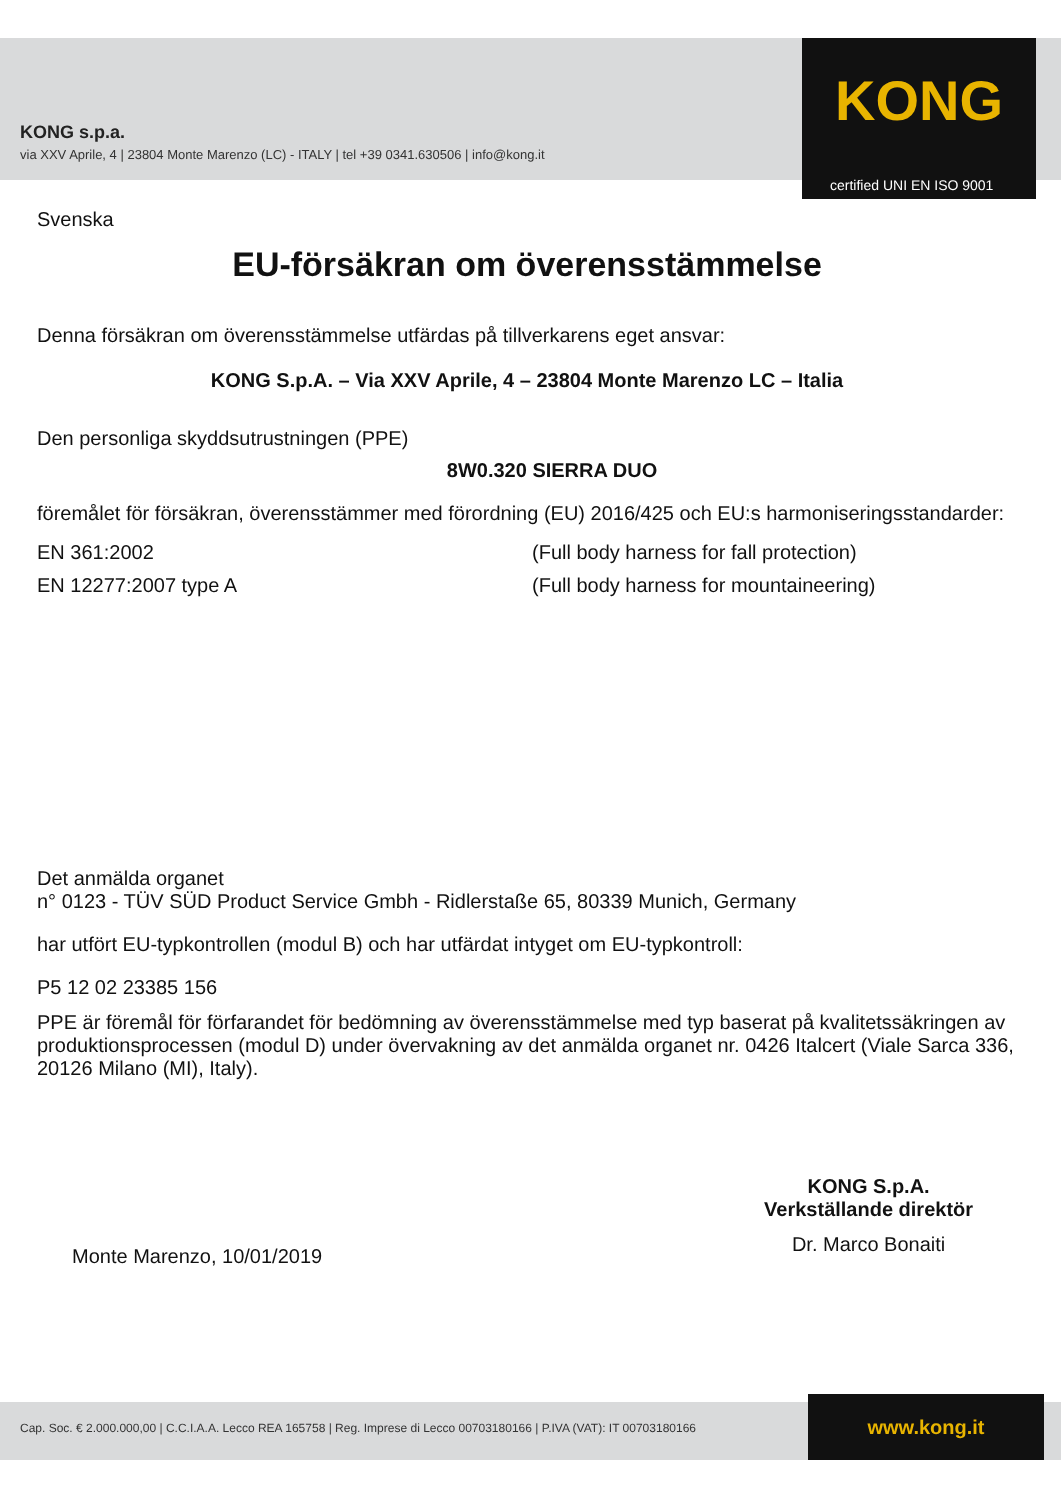KONG s.p.a.
via XXV Aprile, 4 | 23804 Monte Marenzo (LC) - ITALY | tel +39 0341.630506 | info@kong.it
KONG
certified UNI EN ISO 9001
Svenska
EU-försäkran om överensstämmelse
Denna försäkran om överensstämmelse utfärdas på tillverkarens eget ansvar:
KONG S.p.A. – Via XXV Aprile, 4 – 23804 Monte Marenzo LC – Italia
Den personliga skyddsutrustningen (PPE)
8W0.320 SIERRA DUO
föremålet för försäkran, överensstämmer med förordning (EU) 2016/425 och EU:s harmoniseringsstandarder:
EN 361:2002 (Full body harness for fall protection)
EN 12277:2007 type A (Full body harness for mountaineering)
Det anmälda organet
n° 0123 - TÜV SÜD Product Service Gmbh - Ridlerstaße 65, 80339 Munich, Germany
har utfört EU-typkontrollen (modul B) och har utfärdat intyget om EU-typkontroll:
P5 12 02 23385 156
PPE är föremål för förfarandet för bedömning av överensstämmelse med typ baserat på kvalitetssäkringen av produktionsprocessen (modul D) under övervakning av det anmälda organet nr. 0426 Italcert (Viale Sarca 336, 20126 Milano (MI), Italy).
Monte Marenzo, 10/01/2019
KONG S.p.A.
Verkställande direktör
Dr. Marco Bonaiti
Cap. Soc. € 2.000.000,00 | C.C.I.A.A. Lecco REA 165758 | Reg. Imprese di Lecco 00703180166 | P.IVA (VAT): IT 00703180166
www.kong.it